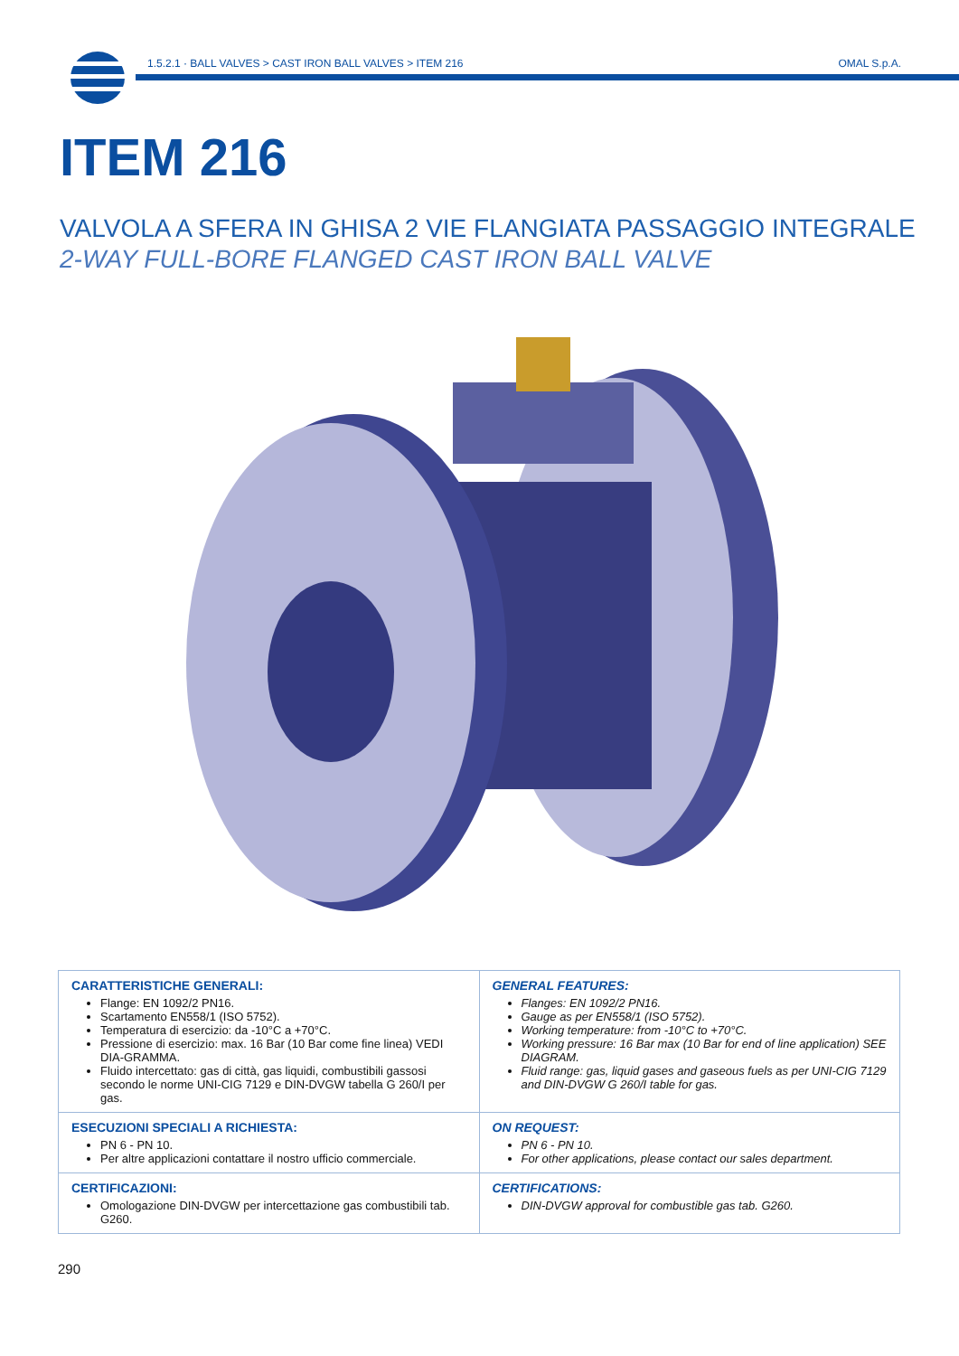1.5.2.1 · BALL VALVES > CAST IRON BALL VALVES > ITEM 216
OMAL S.p.A.
ITEM 216
VALVOLA A SFERA IN GHISA 2 VIE FLANGIATA PASSAGGIO INTEGRALE
2-WAY FULL-BORE FLANGED CAST IRON BALL VALVE
| CARATTERISTICHE GENERALI: Flange: EN 1092/2 PN16. Scartamento EN558/1 (ISO 5752). Temperatura di esercizio: da -10°C a +70°C. Pressione di esercizio: max. 16 Bar (10 Bar come fine linea) VEDI DIA-GRAMMA. Fluido intercettato: gas di città, gas liquidi, combustibili gassosi secondo le norme UNI-CIG 7129 e DIN-DVGW tabella G 260/I per gas. | GENERAL FEATURES: Flanges: EN 1092/2 PN16. Gauge as per EN558/1 (ISO 5752). Working temperature: from -10°C to +70°C. Working pressure: 16 Bar max (10 Bar for end of line application) SEE DIAGRAM. Fluid range: gas, liquid gases and gaseous fuels as per UNI-CIG 7129 and DIN-DVGW G 260/I table for gas. |
| ESECUZIONI SPECIALI A RICHIESTA: PN 6 - PN 10. Per altre applicazioni contattare il nostro ufficio commerciale. | ON REQUEST: PN 6 - PN 10. For other applications, please contact our sales department. |
| CERTIFICAZIONI: Omologazione DIN-DVGW per intercettazione gas combustibili tab. G260. | CERTIFICATIONS: DIN-DVGW approval for combustible gas tab. G260. |
290